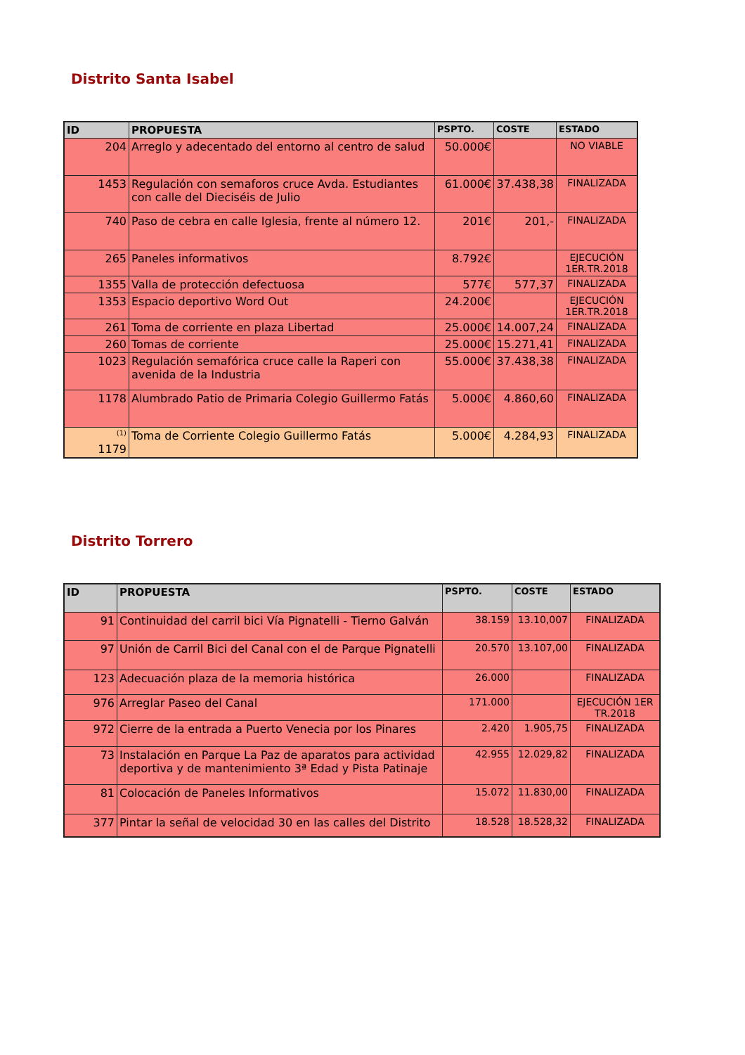Distrito Santa Isabel
| ID | PROPUESTA | PSPTO. | COSTE | ESTADO |
| --- | --- | --- | --- | --- |
| 204 | Arreglo y adecentado del entorno al centro de salud | 50.000€ | | NO VIABLE |
| 1453 | Regulación con semaforos cruce Avda. Estudiantes con calle del Dieciséis de Julio | 61.000€ | 37.438,38 | FINALIZADA |
| 740 | Paso de cebra en calle Iglesia, frente al número 12. | 201€ | 201,- | FINALIZADA |
| 265 | Paneles informativos | 8.792€ | | EJECUCIÓN 1ER.TR.2018 |
| 1355 | Valla de protección defectuosa | 577€ | 577,37 | FINALIZADA |
| 1353 | Espacio deportivo Word Out | 24.200€ | | EJECUCIÓN 1ER.TR.2018 |
| 261 | Toma de corriente en plaza Libertad | 25.000€ | 14.007,24 | FINALIZADA |
| 260 | Tomas de corriente | 25.000€ | 15.271,41 | FINALIZADA |
| 1023 | Regulación semafórica cruce calle la Raperi con avenida de la Industria | 55.000€ | 37.438,38 | FINALIZADA |
| 1178 | Alumbrado Patio de Primaria Colegio Guillermo Fatás | 5.000€ | 4.860,60 | FINALIZADA |
| <sup>(1)</sup> 1179 | Toma de Corriente Colegio Guillermo Fatás | 5.000€ | 4.284,93 | FINALIZADA |
Distrito Torrero
| ID | PROPUESTA | PSPTO. | COSTE | ESTADO |
| --- | --- | --- | --- | --- |
| 91 | Continuidad del carril bici Vía Pignatelli - Tierno Galván | 38.159 | 13.10,007 | FINALIZADA |
| 97 | Unión de Carril Bici del Canal con el de Parque Pignatelli | 20.570 | 13.107,00 | FINALIZADA |
| 123 | Adecuación plaza de la memoria histórica | 26.000 | | FINALIZADA |
| 976 | Arreglar Paseo del Canal | 171.000 | | EJECUCIÓN 1ER TR.2018 |
| 972 | Cierre de la entrada a Puerto Venecia por los Pinares | 2.420 | 1.905,75 | FINALIZADA |
| 73 | Instalación en Parque La Paz de aparatos para actividad deportiva y de mantenimiento 3ª Edad y Pista Patinaje | 42.955 | 12.029,82 | FINALIZADA |
| 81 | Colocación de Paneles Informativos | 15.072 | 11.830,00 | FINALIZADA |
| 377 | Pintar la señal de velocidad 30 en las calles del Distrito | 18.528 | 18.528,32 | FINALIZADA |